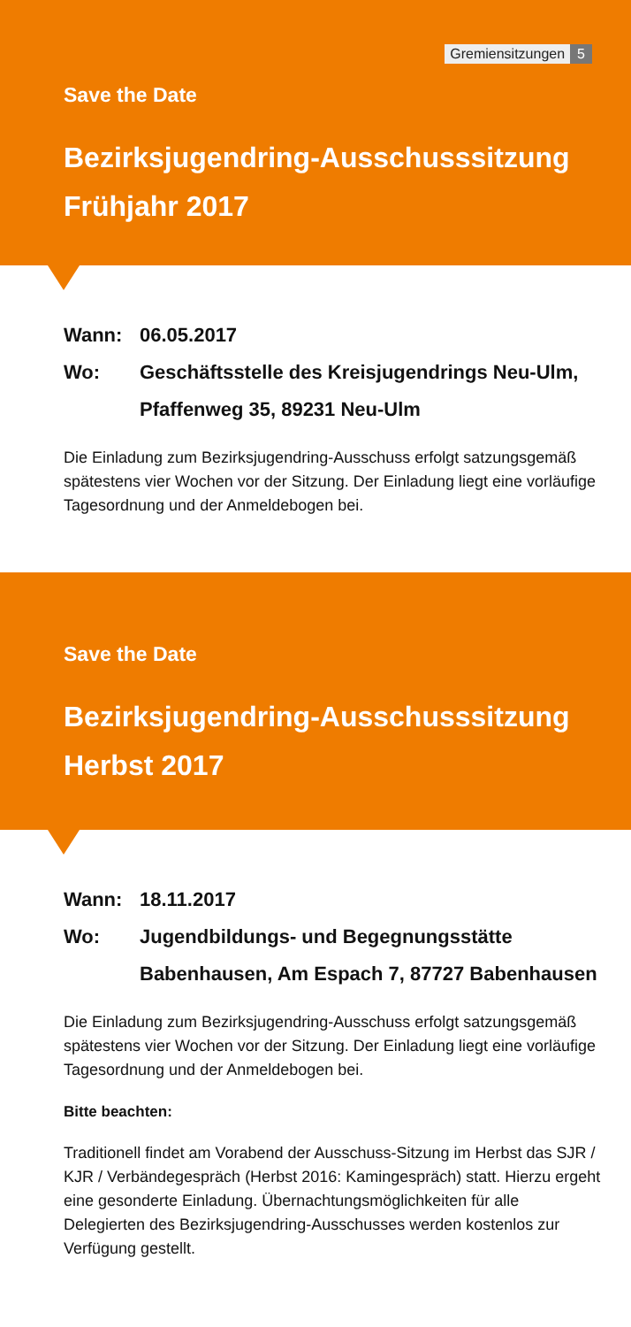Gremiensitzungen 5
Save the Date
Bezirksjugendring-Ausschusssitzung
Frühjahr 2017
Wann: 06.05.2017
Wo: Geschäftsstelle des Kreisjugendrings Neu-Ulm,
Pfaffenweg 35, 89231 Neu-Ulm
Die Einladung zum Bezirksjugendring-Ausschuss erfolgt satzungsge­mäß spätestens vier Wochen vor der Sitzung. Der Einladung liegt eine vorläufige Tagesordnung und der Anmeldebogen bei.
Save the Date
Bezirksjugendring-Ausschusssitzung
Herbst 2017
Wann: 18.11.2017
Wo: Jugendbildungs- und Begegnungsstätte
Babenhausen, Am Espach 7, 87727 Babenhausen
Die Einladung zum Bezirksjugendring-Ausschuss erfolgt satzungsge­mäß spätestens vier Wochen vor der Sitzung. Der Einladung liegt eine vorläufige Tagesordnung und der Anmeldebogen bei.
Bitte beachten:
Traditionell findet am Vorabend der Ausschuss-Sitzung im Herbst das SJR / KJR / Verbändegespräch (Herbst 2016: Kamingespräch) statt. Hierzu ergeht eine gesonderte Einladung. Übernachtungsmöglichkei­ten für alle Delegierten des Bezirksjugendring-Ausschusses werden kostenlos zur Verfügung gestellt.